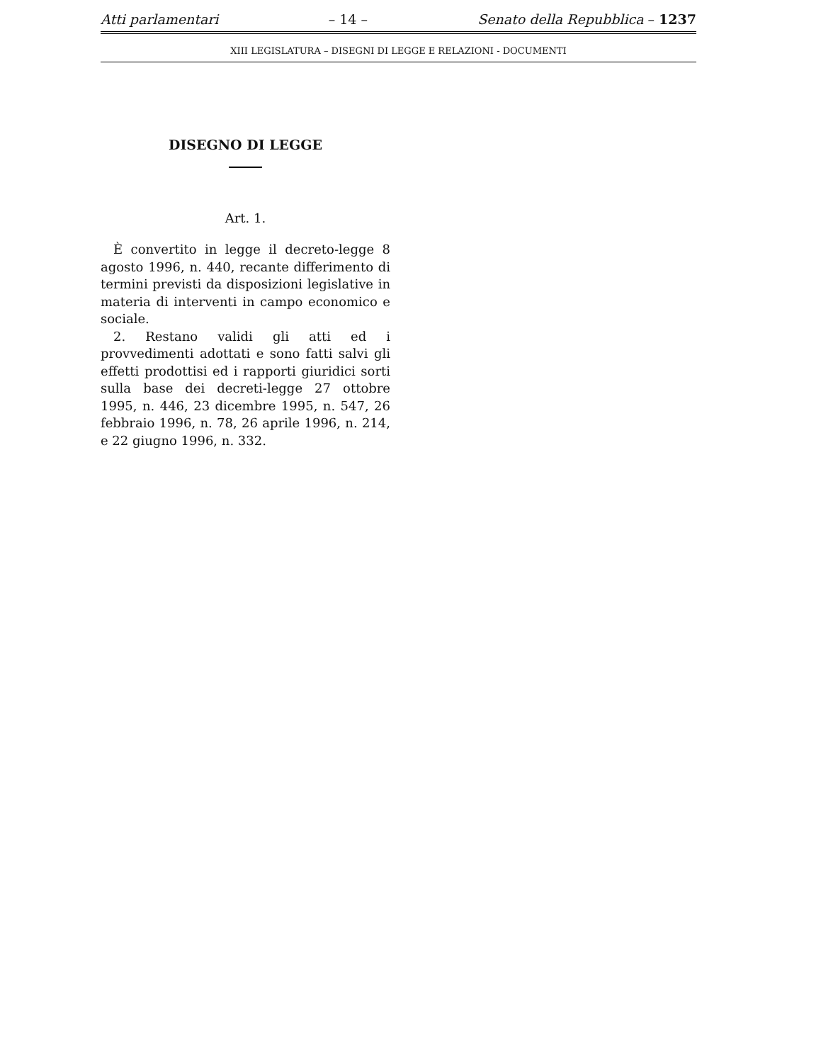Atti parlamentari – 14 – Senato della Repubblica – 1237
XIII LEGISLATURA – DISEGNI DI LEGGE E RELAZIONI - DOCUMENTI
DISEGNO DI LEGGE
Art. 1.
È convertito in legge il decreto-legge 8 agosto 1996, n. 440, recante differimento di termini previsti da disposizioni legislative in materia di interventi in campo economico e sociale.
2. Restano validi gli atti ed i provvedimenti adottati e sono fatti salvi gli effetti prodottisi ed i rapporti giuridici sorti sulla base dei decreti-legge 27 ottobre 1995, n. 446, 23 dicembre 1995, n. 547, 26 febbraio 1996, n. 78, 26 aprile 1996, n. 214, e 22 giugno 1996, n. 332.